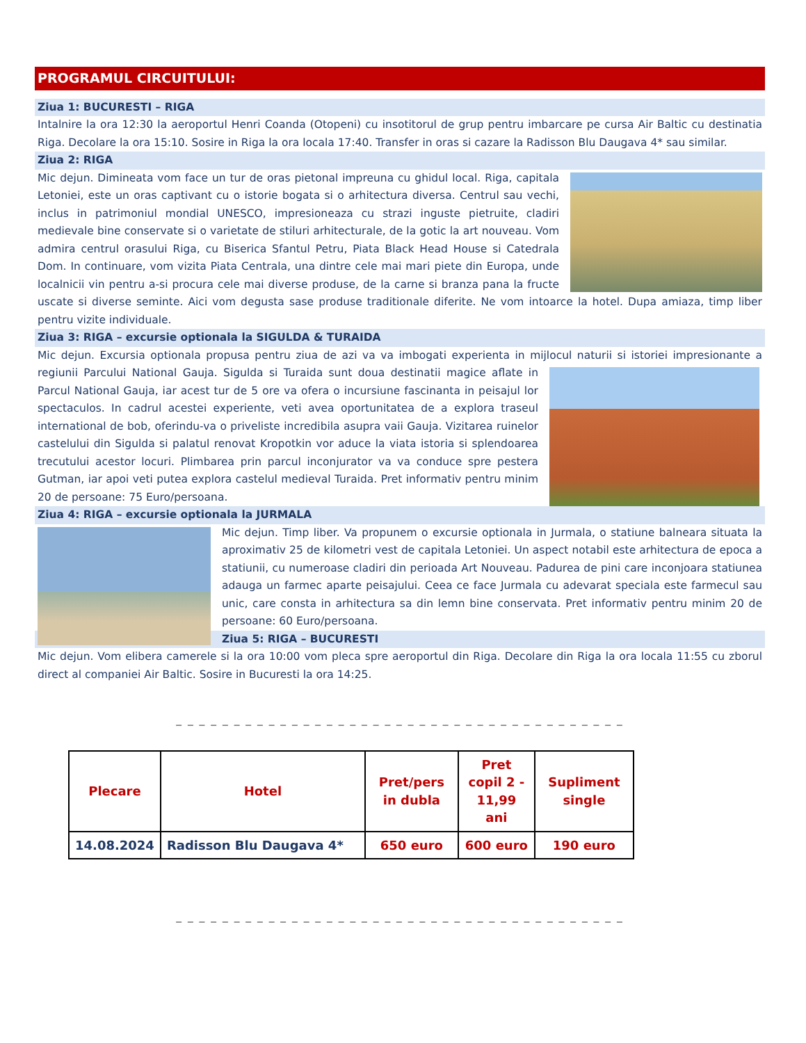PROGRAMUL CIRCUITULUI:
Ziua 1: BUCURESTI – RIGA
Intalnire la ora 12:30 la aeroportul Henri Coanda (Otopeni) cu insotitorul de grup pentru imbarcare pe cursa Air Baltic cu destinatia Riga. Decolare la ora 15:10. Sosire in Riga la ora locala 17:40. Transfer in oras si cazare la Radisson Blu Daugava 4* sau similar.
Ziua 2: RIGA
Mic dejun. Dimineata vom face un tur de oras pietonal impreuna cu ghidul local. Riga, capitala Letoniei, este un oras captivant cu o istorie bogata si o arhitectura diversa. Centrul sau vechi, inclus in patrimoniul mondial UNESCO, impresioneaza cu strazi inguste pietruite, cladiri medievale bine conservate si o varietate de stiluri arhitecturale, de la gotic la art nouveau. Vom admira centrul orasului Riga, cu Biserica Sfantul Petru, Piata Black Head House si Catedrala Dom. In continuare, vom vizita Piata Centrala, una dintre cele mai mari piete din Europa, unde localnicii vin pentru a-si procura cele mai diverse produse, de la carne si branza pana la fructe uscate si diverse seminte. Aici vom degusta sase produse traditionale diferite. Ne vom intoarce la hotel. Dupa amiaza, timp liber pentru vizite individuale.
Ziua 3: RIGA – excursie optionala la SIGULDA & TURAIDA
Mic dejun. Excursia optionala propusa pentru ziua de azi va va imbogati experienta in mijlocul naturii si istoriei impresionante a regiunii Parcului National Gauja. Sigulda si Turaida sunt doua destinatii magice aflate in Parcul National Gauja, iar acest tur de 5 ore va ofera o incursiune fascinanta in peisajul lor spectaculos. In cadrul acestei experiente, veti avea oportunitatea de a explora traseul international de bob, oferindu-va o priveliste incredibila asupra vaii Gauja. Vizitarea ruinelor castelului din Sigulda si palatul renovat Kropotkin vor aduce la viata istoria si splendoarea trecutului acestor locuri. Plimbarea prin parcul inconjurator va va conduce spre pestera Gutman, iar apoi veti putea explora castelul medieval Turaida. Pret informativ pentru minim 20 de persoane: 75 Euro/persoana.
Ziua 4: RIGA – excursie optionala la JURMALA
Mic dejun. Timp liber. Va propunem o excursie optionala in Jurmala, o statiune balneara situata la aproximativ 25 de kilometri vest de capitala Letoniei. Un aspect notabil este arhitectura de epoca a statiunii, cu numeroase cladiri din perioada Art Nouveau. Padurea de pini care inconjoara statiunea adauga un farmec aparte peisajului. Ceea ce face Jurmala cu adevarat speciala este farmecul sau unic, care consta in arhitectura sa din lemn bine conservata. Pret informativ pentru minim 20 de persoane: 60 Euro/persoana.
Ziua 5: RIGA – BUCURESTI
Mic dejun. Vom elibera camerele si la ora 10:00 vom pleca spre aeroportul din Riga. Decolare din Riga la ora locala 11:55 cu zborul direct al companiei Air Baltic. Sosire in Bucuresti la ora 14:25.
_ _ _ _ _ _ _ _ _ _ _ _ _ _ _ _ _ _ _ _ _ _ _ _ _ _ _ _ _ _ _ _ _ _ _ _ _ _ _
| Plecare | Hotel | Pret/pers in dubla | Pret copil 2 - 11,99 ani | Supliment single |
| --- | --- | --- | --- | --- |
| 14.08.2024 | Radisson Blu Daugava 4* | 650 euro | 600 euro | 190 euro |
_ _ _ _ _ _ _ _ _ _ _ _ _ _ _ _ _ _ _ _ _ _ _ _ _ _ _ _ _ _ _ _ _ _ _ _ _ _ _